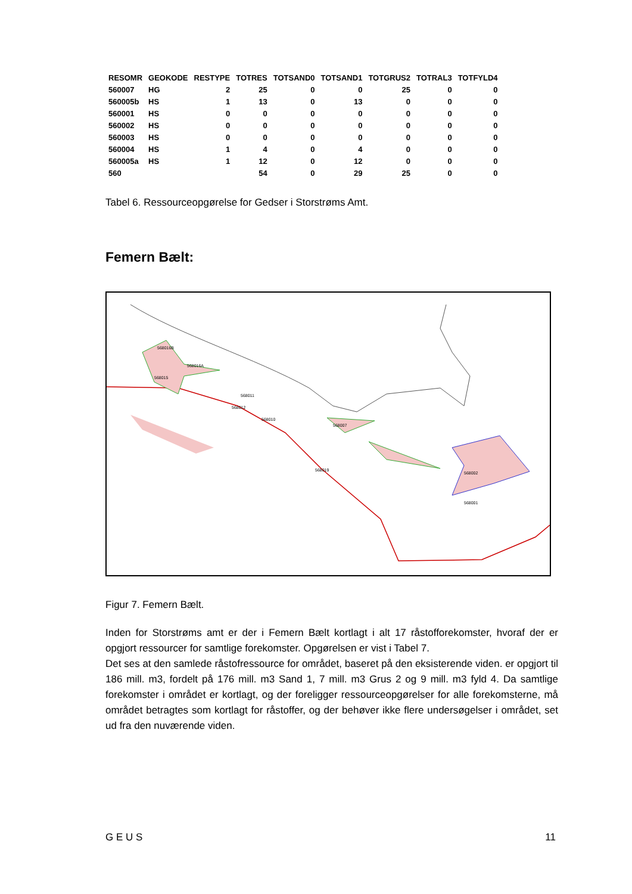| RESOMR | GEOKODE | RESTYPE | TOTRES | TOTSAND0 | TOTSAND1 | TOTGRUS2 | TOTRAL3 | TOTFYLD4 |
| --- | --- | --- | --- | --- | --- | --- | --- | --- |
| 560007 | HG | 2 | 25 | 0 | 0 | 25 | 0 | 0 |
| 560005b | HS | 1 | 13 | 0 | 13 | 0 | 0 | 0 |
| 560001 | HS | 0 | 0 | 0 | 0 | 0 | 0 | 0 |
| 560002 | HS | 0 | 0 | 0 | 0 | 0 | 0 | 0 |
| 560003 | HS | 0 | 0 | 0 | 0 | 0 | 0 | 0 |
| 560004 | HS | 1 | 4 | 0 | 4 | 0 | 0 | 0 |
| 560005a | HS | 1 | 12 | 0 | 12 | 0 | 0 | 0 |
| 560 | | | 54 | 0 | 29 | 25 | 0 | 0 |
Tabel 6. Ressourceopgørelse for Gedser i Storstrøms Amt.
Femern Bælt:
568016B
568016A
568015
568011
568012
568010
568007
568002
568001
568019
Figur 7. Femern Bælt.
Inden for Storstrøms amt er der i Femern Bælt kortlagt i alt 17 råstofforekomster, hvoraf der er opgjort ressourcer for samtlige forekomster. Opgørelsen er vist i Tabel 7.
Det ses at den samlede råstofressource for området, baseret på den eksisterende viden. er opgjort til 186 mill. m3, fordelt på 176 mill. m3 Sand 1, 7 mill. m3 Grus 2 og 9 mill. m3 fyld 4. Da samtlige forekomster i området er kortlagt, og der foreligger ressourceopgørelser for alle forekomsterne, må området betragtes som kortlagt for råstoffer, og der behøver ikke flere undersøgelser i området, set ud fra den nuværende viden.
G E U S 11